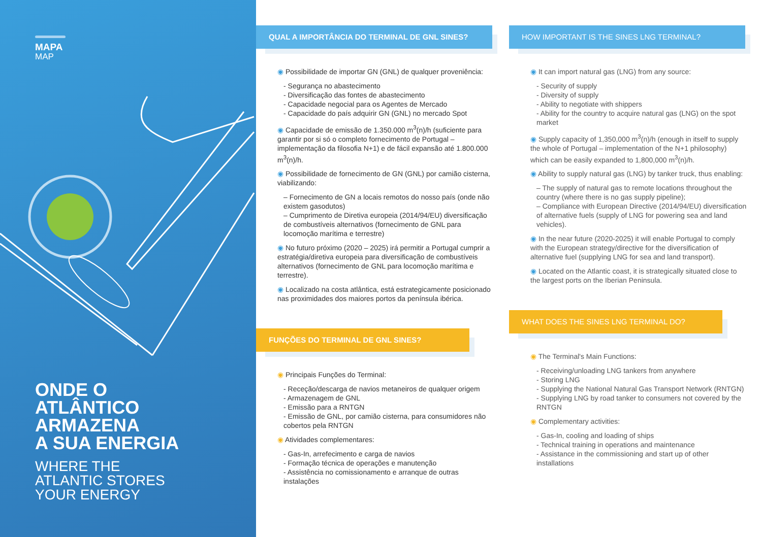MAPA
MAP
ONDE O
ATLÂNTICO
ARMAZENA
A SUA ENERGIA
WHERE THE
ATLANTIC STORES
YOUR ENERGY
QUAL A IMPORTÂNCIA DO TERMINAL DE GNL SINES?
◉ Possibilidade de importar GN (GNL) de qualquer proveniência:
- Segurança no abastecimento
- Diversificação das fontes de abastecimento
- Capacidade negocial para os Agentes de Mercado
- Capacidade do país adquirir GN (GNL) no mercado Spot
◉ Capacidade de emissão de 1.350.000 m<sup>3</sup>(n)/h (suficiente para garantir por si só o completo fornecimento de Portugal – implementação da filosofia N+1) e de fácil expansão até 1.800.000 m<sup>3</sup>(n)/h.
◉ Possibilidade de fornecimento de GN (GNL) por camião cisterna, viabilizando:
– Fornecimento de GN a locais remotos do nosso país (onde não existem gasodutos)
– Cumprimento de Diretiva europeia (2014/94/EU) diversificação de combustíveis alternativos (fornecimento de GNL para locomoção marítima e terrestre)
◉ No futuro próximo (2020 – 2025) irá permitir a Portugal cumprir a estratégia/diretiva europeia para diversificação de combustíveis alternativos (fornecimento de GNL para locomoção marítima e terrestre).
◉ Localizado na costa atlântica, está estrategicamente posicionado nas proximidades dos maiores portos da península ibérica.
FUNÇÕES DO TERMINAL DE GNL SINES?
◉ Principais Funções do Terminal:
- Receção/descarga de navios metaneiros de qualquer origem
- Armazenagem de GNL
- Emissão para a RNTGN
- Emissão de GNL, por camião cisterna, para consumidores não cobertos pela RNTGN
◉ Atividades complementares:
- Gas-In, arrefecimento e carga de navios
- Formação técnica de operações e manutenção
- Assistência no comissionamento e arranque de outras instalações
HOW IMPORTANT IS THE SINES LNG TERMINAL?
◉ It can import natural gas (LNG) from any source:
- Security of supply
- Diversity of supply
- Ability to negotiate with shippers
- Ability for the country to acquire natural gas (LNG) on the spot market
◉ Supply capacity of 1,350,000 m<sup>3</sup>(n)/h (enough in itself to supply the whole of Portugal – implementation of the N+1 philosophy) which can be easily expanded to 1,800,000 m<sup>3</sup>(n)/h.
◉ Ability to supply natural gas (LNG) by tanker truck, thus enabling:
– The supply of natural gas to remote locations throughout the country (where there is no gas supply pipeline);
– Compliance with European Directive (2014/94/EU) diversification of alternative fuels (supply of LNG for powering sea and land vehicles).
◉ In the near future (2020-2025) it will enable Portugal to comply with the European strategy/directive for the diversification of alternative fuel (supplying LNG for sea and land transport).
◉ Located on the Atlantic coast, it is strategically situated close to the largest ports on the Iberian Peninsula.
WHAT DOES THE SINES LNG TERMINAL DO?
◉ The Terminal's Main Functions:
- Receiving/unloading LNG tankers from anywhere
- Storing LNG
- Supplying the National Natural Gas Transport Network (RNTGN)
- Supplying LNG by road tanker to consumers not covered by the RNTGN
◉ Complementary activities:
- Gas-In, cooling and loading of ships
- Technical training in operations and maintenance
- Assistance in the commissioning and start up of other installations